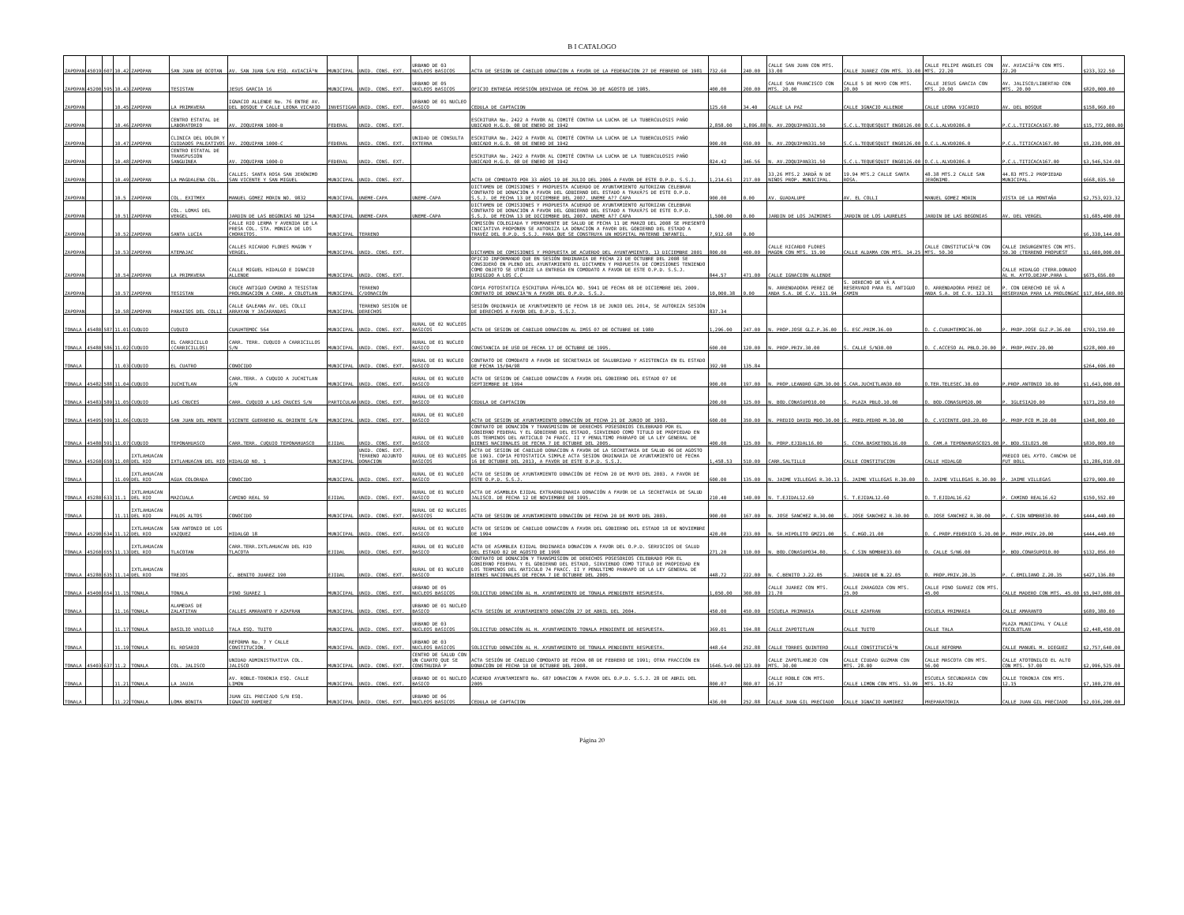B I CATALOGO
| ZAPOPAN | 45019 | 607 | 10.42 | ZAPOPAN | SAN JUAN DE OCOTAN | AV. SAN JUAN S/N ESQ. AVIACIÃ³N | MUNICIPAL | UNID. CONS. EXT. | URBANO DE 03 NUCLEOS BASICOS | ACTA DE SESION DE CABILDO DONACION A FAVOR DE LA FEDERACION 27 DE FEBRERO DE 1981 | 732.60 | 240.00 | CALLE SAN JUAN CON MTS. 33.00 | CALLE JUAREZ CON MTS. 33.00 | CALLE FELIPE ANGELES CON MTS. 22.20 | AV. AVIACIÃ³N CON MTS. 22.20 | $233,322.50 |
| ZAPOPAN | 45200 | 595 | 10.43 | ZAPOPAN | TESISTAN | JESUS GARCIA 16 | MUNICIPAL | UNID. CONS. EXT. | URBANO DE 05 NUCLEOS BASICOS | OFICIO ENTREGA POSESIÓN DERIVADA DE FECHA 30 DE AGOSTO DE 1985. | 400.00 | 200.00 | CALLE SAN FRANCISCO CON MTS. 20.00 | CALLE 5 DE MAYO CON MTS. 20.00 | CALLE JESUS GARCIA CON MTS. 20.00 | AV. JALISCO/LIBERTAD CON MTS. 20.00 | $820,000.00 |
| ZAPOPAN | | | 10.45 | ZAPOPAN | LA PRIMAVERA | IGNACIO ALLENDE No. 76 ENTRE AV. DEL BOSQUE Y CALLE LEONA VICARIO | INVESTIGAR | UNID. CONS. EXT. | URBANO DE 01 NUCLEO BASICO | CEDULA DE CAPTACION | 125.60 | 34.40 | CALLE LA PAZ | CALLE IGNACIO ALLENDE | CALLE LEONA VICARIO | AV. DEL BOSQUE | $158,960.00 |
| ZAPOPAN | | | 10.46 | ZAPOPAN | CENTRO ESTATAL DE LABORATORIO | AV. ZOQUIPAN 1000-B | FEDERAL | UNID. CONS. EXT. | | ESCRITURA No. 2422 A FAVOR AL COMITÉ CONTRA LA LUCHA DE LA TUBERCULOSIS PAÑO UBICADO H.G.O. 08 DE ENERO DE 1942 | 2,858.00 | 1,896.88 | N. AV.ZOQUIPAN331.50 | S.C.L.TEQUESQUIT ENG0126.00 | O.C.L.ALVD0206.0 | P.C.L.TITICACA167.00 | $15,772,000.00 |
| ZAPOPAN | | | 10.47 | ZAPOPAN | CLINICA DEL DOLOR Y CUIDADOS PALEATIVOS | AV. ZOQUIPAN 1000-C | FEDERAL | UNID. CONS. EXT. | UNIDAD DE CONSULTA EXTERNA | ESCRITURA No. 2422 A FAVOR AL COMITÉ CONTRA LA LUCHA DE LA TUBERCULOSIS PAÑO UBICADO H.G.O. 08 DE ENERO DE 1942 | 900.00 | 650.00 | N. AV.ZOQUIPAN331.50 | S.C.L.TEQUESQUIT ENG0126.00 | O.C.L.ALVD0206.0 | P.C.L.TITICACA167.00 | $5,230,000.00 |
| ZAPOPAN | | | 10.48 | ZAPOPAN | CENTRO ESTATAL DE TRANSFUSIÓN SANGUINEA | AV. ZOQUIPAN 1000-D | FEDERAL | UNID. CONS. EXT. | | ESCRITURA No. 2422 A FAVOR AL COMITÉ CONTRA LA LUCHA DE LA TUBERCULOSIS PAÑO UBICADO H.G.O. 08 DE ENERO DE 1942 | 824.42 | 346.56 | N. AV.ZOQUIPAN331.50 | S.C.L.TEQUESQUIT ENG0126.00 | O.C.L.ALVD0206.0 | P.C.L.TITICACA167.00 | $3,546,524.00 |
| ZAPOPAN | | | 10.49 | ZAPOPAN | LA MAGDALENA COL. | CALLES: SANTA ROSA SAN JERÓNIMO SAN VICENTE Y SAN MIGUEL | MUNICIPAL | UNID. CONS. EXT. | | ACTA DE COMODATO POR 33 AÑOS 19 DE JULIO DEL 2006 A FAVOR DE ESTE O.P.D. S.S.J. | 1,214.61 | 217.00 | 33.26 MTS.2 JARDÃ N DE NIÑOS PROP. MUNICIPAL. | 19.94 MTS.2 CALLE SANTA ROSA. | 48.38 MTS.2 CALLE SAN JERÓNIMO. | 44.83 MTS.2 PROPIEDAD MUNICIPAL. | $668,035.50 |
| ZAPOPAN | | | 10.5 | ZAPOPAN | COL. EXITMEX | MANUEL GOMEZ MORIN NO. 9832 | MUNICIPAL | UNEME-CAPA | UNEME-CAPA | DICTAMEN DE COMISIONES Y PROPUESTA ACUERDO DE AYUNTAMIENTO AUTORIZAN CELEBRAR CONTRATO DE DONACIÓN A FAVOR DEL GOBIERNO DEL ESTADO A TRAVÃ?S DE ESTE O.P.D. S.S.J. DE FECHA 13 DE DICIEMBRE DEL 2007. UNEME A?? CAPA | 900.00 | 0.00 | AV. GUADALUPE | AV. EL COLLI | MANUEL GOMEZ MORIN | VISTA DE LA MONTAÑA | $2,753,923.32 |
| ZAPOPAN | | | 10.51 | ZAPOPAN | COL. LOMAS DEL VERGEL | JARDIN DE LAS BEGONIAS NO 1254 | MUNICIPAL | UNEME-CAPA | UNEME-CAPA | DICTAMEN DE COMISIONES Y PROPUESTA ACUERDO DE AYUNTAMIENTO AUTORIZAN CELEBRAR CONTRATO DE DONACIÓN A FAVOR DEL GOBIERNO DEL ESTADO A TRAVÃ?S DE ESTE O.P.D. S.S.J. DE FECHA 13 DE DICIEMBRE DEL 2007. UNEME A?? CAPA | 1,500.00 | 0.00 | JARDIN DE LOS JAZMINES | JARDIN DE LOS LAURELES | JARDIN DE LAS BEGONIAS | AV. DEL VERGEL | $1,685,400.00 |
| ZAPOPAN | | | 10.52 | ZAPOPAN | SANTA LUCIA | CALLE RIO LERMA Y AVENIDA DE LA PRESA COL. STA. MONICA DE LOS CHORRITOS. | MUNICIPAL | TERRENO | | COMISIÓN COLEGIADA Y PERMANENTE DE SALUD DE FECHA 11 DE MARZO DEL 2008 SE PRESENTÓ INICIATIVA PROPONEN SE AUTORIZA LA DONACIÓN A FAVOR DEL GOBIERNO DEL ESTADO A TRAVÉZ DEL O.P.D. S.S.J. PARA QUE SE CONSTRUYA UN HOSPITAL MATERNO INFANTIL. | 7,912.68 | 0.00 | | | | | $6,330,144.00 |
| ZAPOPAN | | | 10.53 | ZAPOPAN | ATEMAJAC | CALLES RICARDO FLORES MAGON Y VERGEL. | MUNICIPAL | UNID. CONS. EXT. | | DICTAMEN DE COMISIONES Y PROPUESTA DE ACUERDO DEL AYUNTAMIENTO. 13 DICIEMBRE 2001 | 800.00 | 400.00 | CALLE RICARDO FLORES MAGON CON MTS. 15.90 | CALLE ALDAMA CON MTS. 14.25 | CALLE CONSTITUCIÃ³N CON MTS. 50.30 | CALLE INSURGENTES CON MTS. 50.30 (TERRENO PROPUEST | $1,600,000.00 |
| ZAPOPAN | | | 10.54 | ZAPOPAN | LA PRIMAVERA | CALLE MIGUEL HIDALGO E IGNACIO ALLENDE | MUNICIPAL | UNID. CONS. EXT. | | OFICIO INFORMANDO QUE EN SESIÓN ORDINARIA DE FECHA 23 DE OCTUBRE DEL 2008 SE CONSIDERÓ EN PLENO DEL AYUNTAMIENTO EL DICTAMEN Y PROPUESTA DE COMISIONES TENIENDO COMO OBJETO SE UTORIZE LA ENTREGA EN COMODATO A FAVOR DE ESTE O.P.D. S.S.J. DIRIGIDO A LOS C.C | 844.57 | 471.00 | CALLE IGNACION ALLENDE | | | CALLE HIDALGO (TERR.DONADO AL H. AYTO.DEJAP.PARA L | $675,656.00 |
| ZAPOPAN | | | 10.57 | ZAPOPAN | TESISTAN | CRUCE ANTIGUO CAMINO A TESISTAN PROLONGACIÓN A CARR. A COLOTLAN | MUNICIPAL | TERRENO C/DONACIÓN | | COPIA FOTOSTATICA ESCRITURA PÃºBLICA NO. 5941 DE FECHA 08 DE DICIEMBRE DEL 2009. CONTRATO DE DONACIÃ³N A FAVOR DEL O.P.D. S.S.J. | 10,000.38 | 0.00 | N. ARRENDADORA PEREZ DE ANDA S.A. DE C.V. 111.94 | S. DERECHO DE VÃ A RESERVADO PARA EL ANTIGUO CAMIN | O. ARRENDADORA PEREZ DE ANDA S.A. DE C.V. 123.31 | P. CON DERECHO DE VÃ A RESERVADA PARA LA PROLONGAC | $17,064,600.00 |
| ZAPOPAN | | | 10.58 | ZAPOPAN | PARAISOS DEL COLLI | CALLE GALEANA AV. DEL COLLI ARRAYAN Y JACARANDAS | MUNICIPAL | TERRENO SESIÓN DE DERECHOS | | SESIÓN ORDINARIA DE AYUNTAMIENTO DE FECHA 18 DE JUNIO DEL 2014, SE AUTORIZA SESIÓN DE DERECHOS A FAVOR DEL O.P.D. S.S.J. | 837.34 | | | | | | |
| TONALA | 45480 | 587 | 11.01 | CUQUIO | CUQUIO | CUAUHTEMOC 564 | MUNICIPAL | UNID. CONS. EXT. | RURAL DE 02 NUCLEOS BASICOS | ACTA DE SESION DE CABILDO DONACION AL IMSS 07 DE OCTUBRE DE 1980 | 1,296.00 | 247.00 | N. PROP.JOSE GLZ.P.36.00 | S. ESC.PRIM.36.00 | O. C.CUAUHTEMOC36.00 | P. PROP.JOSE GLZ.P.36.00 | $793,150.00 |
| TONALA | 45480 | 586 | 11.02 | CUQUIO | EL CARRICILLO (CARRICILLOS) | CARR. TERR. CUQUIO A CARRICILLOS S/N | MUNICIPAL | UNID. CONS. EXT. | RURAL DE 01 NUCLEO BASICO | CONSTANCIA DE USO DE FECHA 17 DE OCTUBRE DE 1995. | 600.00 | 120.00 | N. PROP.PRIV.30.00 | S. CALLE S/N30.00 | O. C.ACCESO AL PBLO.20.00 | P. PROP.PRIV.20.00 | $228,000.00 |
| TONALA | | | 11.03 | CUQUIO | EL CUATRO | CONOCIDO | MUNICIPAL | UNID. CONS. EXT. | RURAL DE 01 NUCLEO BASICO | CONTRATO DE COMODATO A FAVOR DE SECRETARIA DE SALUBRIDAD Y ASISTENCIA EN EL ESTADO DE FECHA 15/04/98 | 392.90 | 135.84 | | | | | $264,696.00 |
| TONALA | 45482 | 588 | 11.04 | CUQUIO | JUCHITLAN | CARR.TERR. A CUQUIO A JUCHITLAN S/N | MUNICIPAL | UNID. CONS. EXT. | RURAL DE 01 NUCLEO BASICO | ACTA DE SESION DE CABILDO DONACION A FAVOR DEL GOBIERNO DEL ESTADO 07 DE SEPTIEMBRE DE 1994 | 900.00 | 197.00 | N. PROP.LEANDRO GZM.30.00 | S.CAR.JUCHITLAN30.00 | O.TER.TELESEC.30.00 | P.PROP.ANTONIO 30.00 | $1,643,000.00 |
| TONALA | 45483 | 589 | 11.05 | CUQUIO | LAS CRUCES | CARR. CUQUIO A LAS CRUCES S/N | PARTICULAR | UNID. CONS. EXT. | RURAL DE 01 NUCLEO BASICO | CEDULA DE CAPTACION | 200.00 | 125.00 | N. BOD.CONASUPO10.00 | S. PLAZA PBLO.10.00 | O. BOD.CONASUPO20.00 | P. IGLESIA20.00 | $171,250.00 |
| TONALA | 45495 | 590 | 11.06 | CUQUIO | SAN JUAN DEL MONTE | VICENTE GUERRERO AL ORIENTE S/N | MUNICIPAL | UNID. CONS. EXT. | RURAL DE 01 NUCLEO BASICO | ACTA DE SESION DE AYUNTAMIENTO DONACIÓN DE FECHA 21 DE JUNIO DE 1993. | 600.00 | 350.00 | N. PREDIO DAVID MDO.30.00 | S. PRED.PEDRO M.30.00 | O. C.VICENTE.GRO.20.00 | P. PROP.FCO M.20.00 | $348,000.00 |
| TONALA | 45480 | 591 | 11.07 | CUQUIO | TEPONAHUASCO | CARR.TERR. CUQUIO TEPONAHUASCO | EJIDAL | UNID. CONS. EXT. | RURAL DE 01 NUCLEO BASICO | CONTRATO DE DONACIÓN Y TRANSMISION DE DERECHOS POSESORIOS CELEBRADO POR EL GOBIERNO FEDERAL Y EL GOBIERNO DEL ESTADO, SIRVIENDO COMO TITULO DE PROPIEDAD EN LOS TERMINOS DEL ARTICULO 74 FRACC. II Y PENULTIMO PARRAFO DE LA LEY GENERAL DE BIENES NACIONALES DE FECHA 7 DE OCTUBRE DEL 2005. | 400.00 | 125.00 | N. PORP.EJIDAL16.00 | S. CCHA.BASKETBOL16.00 | O. CAM.A TEPONAHUASCO25.00 | P. BOD.SILO25.00 | $830,000.00 |
| TONALA | 45260 | 650 | 11.08 | IXTLAHUACAN DEL RIO | IXTLAHUACAN DEL RIO | HIDALGO NO. 1 | MUNICIPAL | UNID. CONS. EXT. TERRENO ADJUNTO DONACION | RURAL DE 03 NUCLEOS BASICOS | ACTA DE SESION DE CABILDO DONACION A FAVOR DE LA SECRETARIA DE SALUD 06 DE AGOSTO DE 1993. COPIA FOTOSTATICA SIMPLE ACTA SESION ORDINARIA DE AYUNTAMIENTO DE FECHA 16 DE OCTUBRE DEL 2013, A FAVOR DE ESTE O.P.D. S.S.J. | 1,458.53 | 510.00 | CARR.SALTILLO | CALLE CONSTITUCION | CALLE HIDALGO | PREDIO DEL AYTO. CANCHA DE FUT BOLL | $1,286,010.00 |
| TONALA | | | 11.09 | IXTLAHUACAN DEL RIO | AGUA COLORADA | CONOCIDO | MUNICIPAL | UNID. CONS. EXT. | RURAL DE 01 NUCLEO BASICO | ACTA DE SESION DE AYUNTAMIENTO DONACIÓN DE FECHA 20 DE MAYO DEL 2003. A FAVOR DE ESTE O.P.D. S.S.J. | 600.00 | 135.00 | N. JAIME VILLEGAS R.30.13 | S. JAIME VILLEGAS R.30.00 | O. JAIME VILLEGAS R.30.00 | P. JAIME VILLEGAS | $279,900.00 |
| TONALA | 45280 | 633 | 11.1 | IXTLAHUACAN DEL RIO | MAZCUALA | CAMINO REAL 59 | EJIDAL | UNID. CONS. EXT. | RURAL DE 01 NUCLEO BASICO | ACTA DE ASAMBLEA EJIDAL EXTRAORDINARIA DONACIÓN A FAVOR DE LA SECRETARIA DE SALUD JALISCO. DE FECHA 12 DE NOVIEMBRE DE 1995. | 210.40 | 140.00 | N. T.EJIDAL12.60 | S. T.EJIDAL12.60 | O. T.EJIDAL16.62 | P. CAMINO REAL16.62 | $150,552.00 |
| TONALA | | | 11.11 | IXTLAHUACAN DEL RIO | PALOS ALTOS | CONOCIDO | MUNICIPAL | UNID. CONS. EXT. | RURAL DE 02 NUCLEOS BASICOS | ACTA DE SESION DE AYUNTAMIENTO DONACIÓN DE FECHA 20 DE MAYO DEL 2003. | 900.00 | 167.00 | N. JOSE SANCHEZ R.30.00 | S. JOSE SANCHEZ R.30.00 | O. JOSE SANCHEZ R.30.00 | P. C.SIN NOMBRE30.00 | $444,440.00 |
| TONALA | 45290 | 634 | 11.12 | IXTLAHUACAN DEL RIO | SAN ANTONIO DE LOS VAZQUEZ | HIDALGO 18 | MUNICIPAL | UNID. CONS. EXT. | RURAL DE 01 NUCLEO BASICO | ACTA DE SESION DE CABILDO DONACION A FAVOR DEL GOBIERNO DEL ESTADO 18 DE NOVIEMBRE DE 1994 | 420.00 | 233.00 | N. SR.HIPOLITO GMZ21.00 | S. C.HGO.21.00 | O. C.PROP.FEDERICO S.20.00 | P. PROP.PRIV.20.00 | $444,440.00 |
| TONALA | 45260 | 655 | 11.13 | IXTLAHUACAN DEL RIO | TLACOTAN | CARR.TERR.IXTLAHUACAN DEL RIO TLACOTA | EJIDAL | UNID. CONS. EXT. | RURAL DE 01 NUCLEO BASICO | ACTA DE ASAMBLEA EJIDAL ORDINARIA DONACION A FAVOR DEL O.P.D. SERVICIOS DE SALUD DEL ESTADO 02 DE AGOSTO DE 1998 | 271.20 | 110.00 | N. BOD.CONASUPO34.80. | S. C.SIN NOMBRE33.00 | O. CALLE S/N6.00 | P. BOD.CONASUPO10.00 | $132,056.00 |
| TONALA | 45280 | 635 | 11.14 | IXTLAHUACAN DEL RIO | TREJOS | C. BENITO JUAREZ 190 | EJIDAL | UNID. CONS. EXT. | RURAL DE 01 NUCLEO BASICO | CONTRATO DE DONACIÓN Y TRANSMISION DE DERECHOS POSESORIOS CELEBRADO POR EL GOBIERNO FEDERAL Y EL GOBIERNO DEL ESTADO, SIRVIENDO COMO TITULO DE PROPIEDAD EN LOS TERMINOS DEL ARTICULO 74 FRACC. II Y PENULTIMO PARRAFO DE LA LEY GENERAL DE BIENES NACIONALES DE FECHA 7 DE OCTUBRE DEL 2005. | 448.72 | 222.00 | N. C.BENITO J.22.05 | S. JARDIN DE N.22.05 | O. PROP.PRIV.20.35 | P. C.EMILIANO Z.20.35 | $427,136.80 |
| TONALA | 45400 | 654 | 11.15 | TONALA | TONALA | PINO SUAREZ 1 | MUNICIPAL | UNID. CONS. EXT. | URBANO DE 05 NUCLEOS BASICOS | SOLICITUD DONACIÓN AL H. AYUNTAMIENTO DE TONALA PENDIENTE RESPUESTA. | 1,050.00 | 300.00 | CALLE JUAREZ CON MTS. 21.70 | CALLE ZARAGOZA CON MTS. 25.00 | CALLE PINO SUAREZ CON MTS. 45.00 | CALLE MADERO CON MTS. 45.00 | $5,947,080.00 |
| TONALA | | | 11.16 | TONALA | ALAMEDAS DE ZALATITAN | CALLES AMARANTO Y AZAFRAN | MUNICIPAL | UNID. CONS. EXT. | URBANO DE 01 NUCLEO BASICO | ACTA SESIÓN DE AYUNTAMIENTO DONACIÓN 27 DE ABRIL DEL 2004. | 450.00 | 450.00 | ESCUELA PRIMARIA | CALLE AZAFRAN | ESCUELA PRIMARIA | CALLE AMARANTO | $689,380.00 |
| TONALA | | | 11.17 | TONALA | BASILIO VADILLO | TALA ESQ. TUITO | MUNICIPAL | UNID. CONS. EXT. | URBANO DE 03 NUCLEOS BASICOS | SOLICITUD DONACIÓN AL H. AYUNTAMIENTO TONALA PENDIENTE DE RESPUESTA. | 369.01 | 194.88 | CALLE ZAPOTITLAN | CALLE TUITO | CALLE TALA | PLAZA MUNICIPAL Y CALLE TECOLOTLAN | $2,448,450.00 |
| TONALA | | | 11.19 | TONALA | EL ROSARIO | REFORMA No. 7 Y CALLE CONSTITUCIÓN. | MUNICIPAL | UNID. CONS. EXT. | URBANO DE 03 NUCLEOS BASICOS | SOLICITUD DONACIÓN AL H. AYUNTAMIENTO DE TONALA PENDIENTE RESPUESTA. | 448.64 | 252.88 | CALLE TORRES QUINTERO | CALLE CONSTITUCIÃ³N | CALLE REFORMA | CALLE MANUEL M. DIEGUEZ | $2,757,640.00 |
| TONALA | 45403 | 637 | 11.2 | TONALA | COL. JALISCO | UNIDAD ADMINISTRATIVA COL. JALISCO | MUNICIPAL | UNID. CONS. EXT. | CENTRO DE SALUD CON UN CUARTO QUE SE CONSTRUIRÃ P | ACTA SESIÓN DE CABILDO COMODATO DE FECHA 08 DE FEBRERO DE 1991; OTRA FRACCIÓN EN DONACIÓN DE FECHA 10 DE OCTUBRE DEL 2008. | 1646.5+9.00 | 123.00 | CALLE ZAPOTLANEJO CON MTS. 30.00 | CALLE CIUDAD GUZMAN CON MTS. 28.00 | CALLE MASCOTA CON MTS. 56.00 | CALLE ATOTONILCO EL ALTO CON MTS. 57.00 | $2,996,525.00 |
| TONALA | | | 11.21 | TONALA | LA JAUJA | AV. ROBLE-TORONJA ESQ. CALLE LIMON | MUNICIPAL | UNID. CONS. EXT. | URBANO DE 01 NUCLEO BASICO | ACUERDO AYUNTAMIENTO No. 687 DONACION A FAVOR DEL O.P.D. S.S.J. 28 DE ABRIL DEL 2005 | 800.07 | 800.07 | CALLE ROBLE CON MTS. 16.37 | CALLE LIMON CON MTS. 53.99 | ESCUELA SECUNDARIA CON MTS. 15.82 | CALLE TORONJA CON MTS. 12.15 | $7,100,270.00 |
| TONALA | | | 11.22 | TONALA | LOMA BONITA | JUAN GIL PRECIADO S/N ESQ. IGNACIO RAMIREZ | MUNICIPAL | UNID. CONS. EXT. | URBANO DE 06 NUCLEOS BASICOS | CEDULA DE CAPTACION | 436.00 | 252.88 | CALLE JUAN GIL PRECIADO | CALLE IGNACIO RAMIREZ | PREPARATORIA | CALLE JUAN GIL PRECIADO | $2,036,200.00 |
Página 20